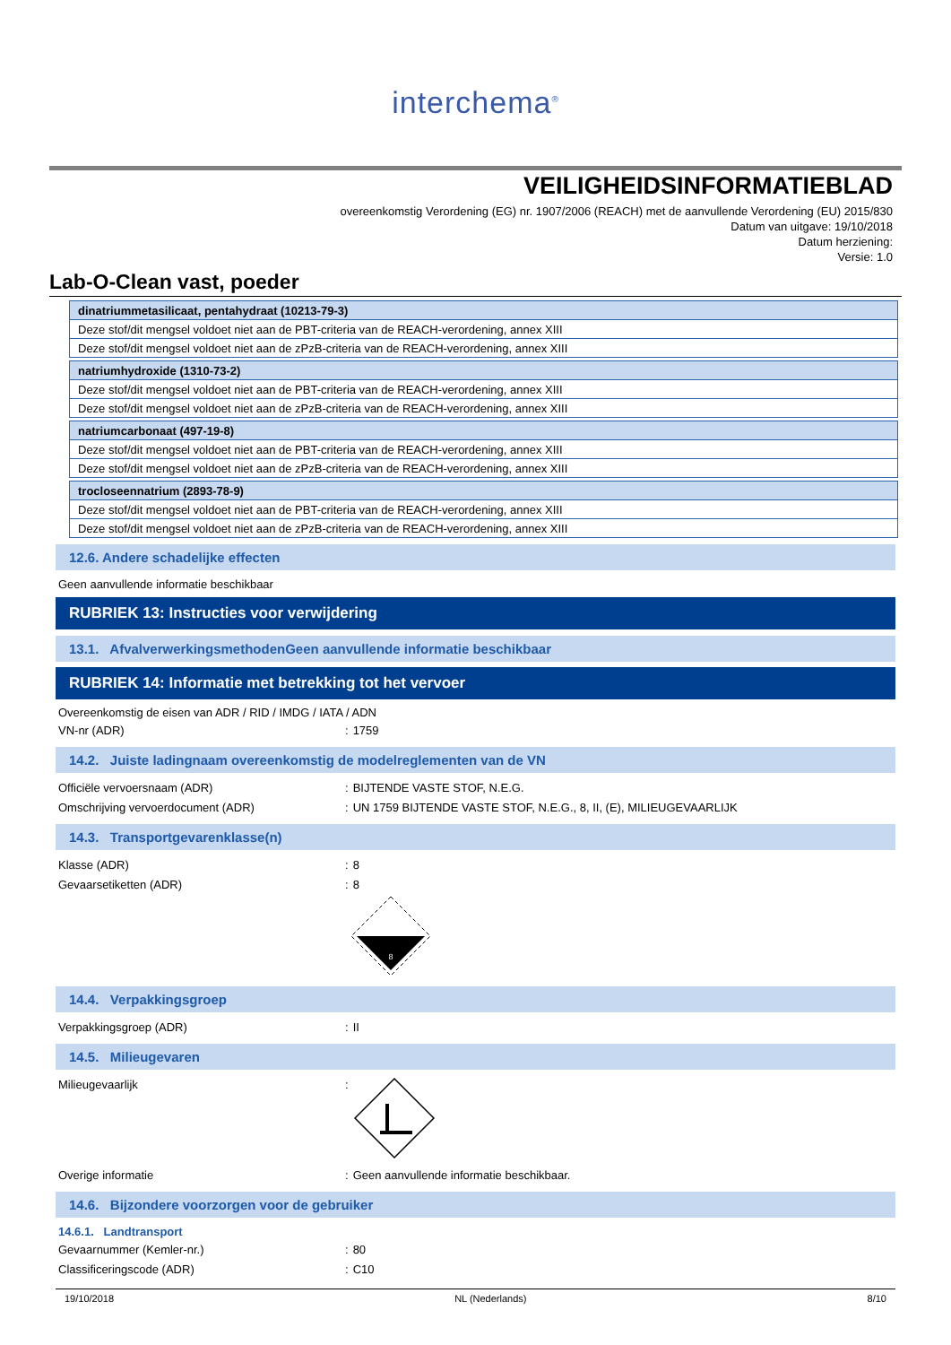interchema<sup>®</sup>
VEILIGHEIDSINFORMATIEBLAD
overeenkomstig Verordening (EG) nr. 1907/2006 (REACH) met de aanvullende Verordening (EU) 2015/830
Datum van uitgave: 19/10/2018
Datum herziening:
Versie: 1.0
Lab-O-Clean vast, poeder
| dinatriummetasilicaat, pentahydraat (10213-79-3) |
| Deze stof/dit mengsel voldoet niet aan de PBT-criteria van de REACH-verordening, annex XIII |
| Deze stof/dit mengsel voldoet niet aan de zPzB-criteria van de REACH-verordening, annex XIII |
| natriumhydroxide (1310-73-2) |
| Deze stof/dit mengsel voldoet niet aan de PBT-criteria van de REACH-verordening, annex XIII |
| Deze stof/dit mengsel voldoet niet aan de zPzB-criteria van de REACH-verordening, annex XIII |
| natriumcarbonaat (497-19-8) |
| Deze stof/dit mengsel voldoet niet aan de PBT-criteria van de REACH-verordening, annex XIII |
| Deze stof/dit mengsel voldoet niet aan de zPzB-criteria van de REACH-verordening, annex XIII |
| trocloseennatrium (2893-78-9) |
| Deze stof/dit mengsel voldoet niet aan de PBT-criteria van de REACH-verordening, annex XIII |
| Deze stof/dit mengsel voldoet niet aan de zPzB-criteria van de REACH-verordening, annex XIII |
12.6. Andere schadelijke effecten
Geen aanvullende informatie beschikbaar
RUBRIEK 13: Instructies voor verwijdering
13.1. AfvalverwerkingsmethodenGeen aanvullende informatie beschikbaar
RUBRIEK 14: Informatie met betrekking tot het vervoer
Overeenkomstig de eisen van ADR / RID / IMDG / IATA / ADN
VN-nr (ADR): 1759
14.2. Juiste ladingnaam overeenkomstig de modelreglementen van de VN
Officiële vervoersnaam (ADR): BIJTENDE VASTE STOF, N.E.G.
Omschrijving vervoerdocument (ADR): UN 1759 BIJTENDE VASTE STOF, N.E.G., 8, II, (E), MILIEUGEVAARLIJK
14.3. Transportgevarenklasse(n)
Klasse (ADR): 8
Gevaarsetiketten (ADR): 8
8
14.4. Verpakkingsgroep
Verpakkingsgroep (ADR): II
14.5. Milieugevaren
Milieugevaarlijk:
Overige informatie: Geen aanvullende informatie beschikbaar.
14.6. Bijzondere voorzorgen voor de gebruiker
14.6.1. Landtransport
Gevaarnummer (Kemler-nr.): 80
Classificeringscode (ADR): C10
19/10/2018 NL (Nederlands) 8/10